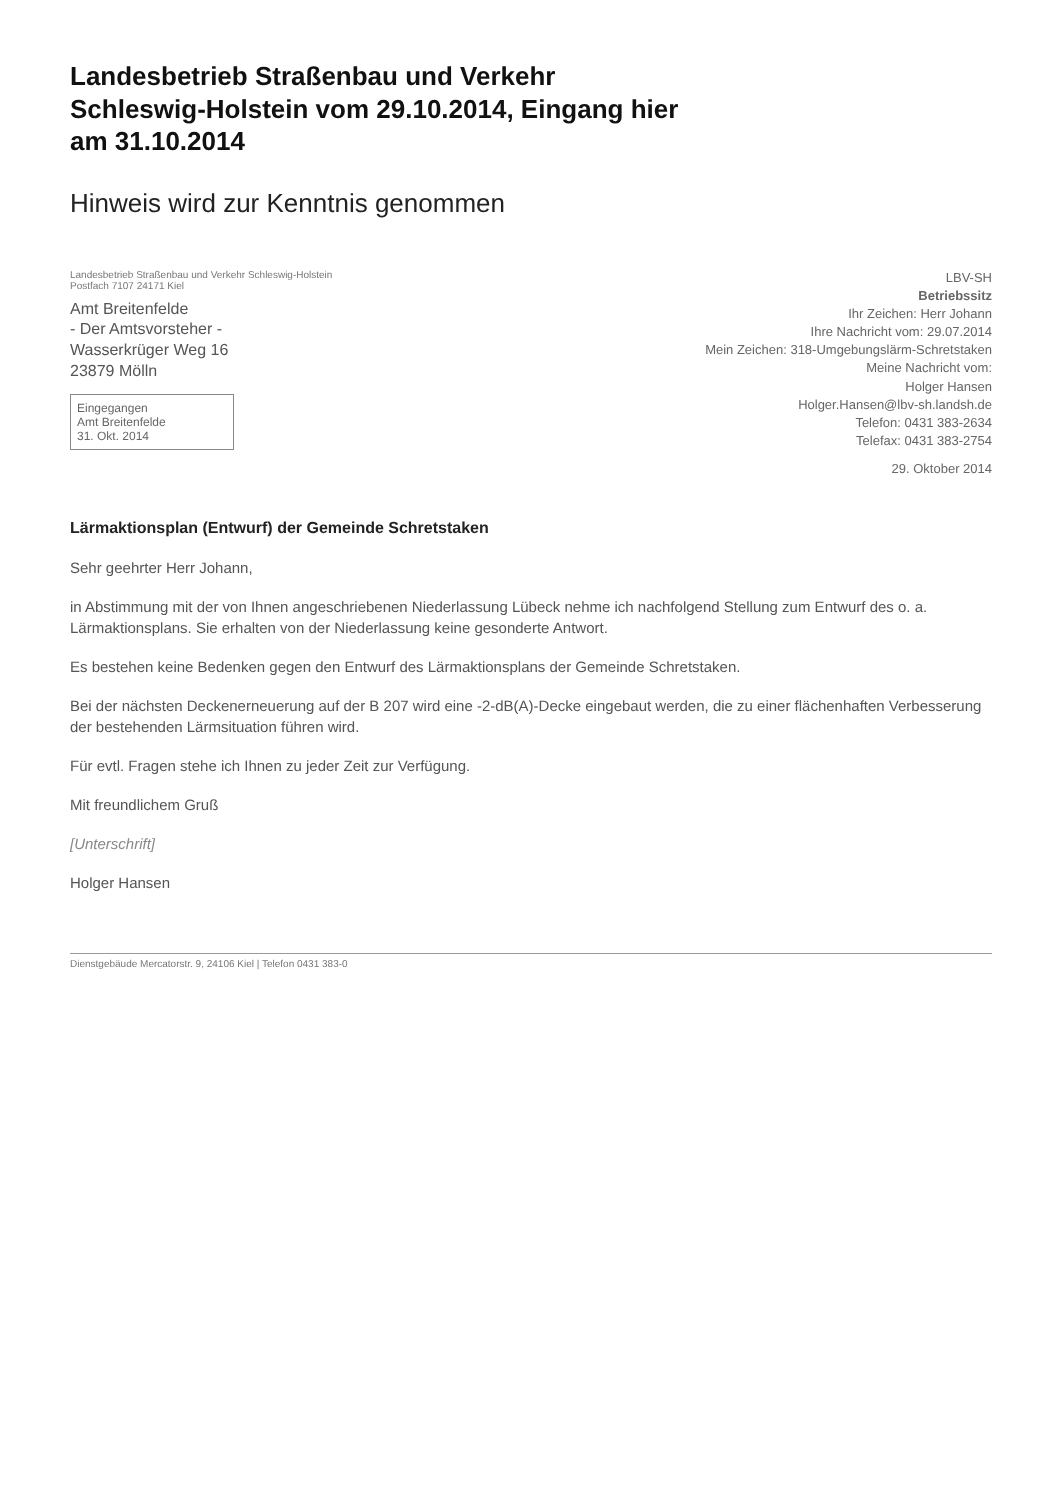Landesbetrieb Straßenbau und Verkehr
Schleswig-Holstein vom 29.10.2014, Eingang hier
am 31.10.2014
Hinweis wird zur Kenntnis genommen
Landesbetrieb Straßenbau und Verkehr Schleswig-Holstein
Postfach 7107 24171 Kiel
Amt Breitenfelde
- Der Amtsvorsteher -
Wasserkrüger Weg 16
23879 Mölln
Eingegangen
Amt Breitenfelde
31. Okt. 2014
LBV-SH
Betriebssitz
Ihr Zeichen: Herr Johann
Ihre Nachricht vom: 29.07.2014
Mein Zeichen: 318-Umgebungslärm-Schretstaken
Meine Nachricht vom:
Holger Hansen
Holger.Hansen@lbv-sh.landsh.de
Telefon: 0431 383-2634
Telefax: 0431 383-2754
29. Oktober 2014
Lärmaktionsplan (Entwurf) der Gemeinde Schretstaken
Sehr geehrter Herr Johann,
in Abstimmung mit der von Ihnen angeschriebenen Niederlassung Lübeck nehme ich nachfolgend Stellung zum Entwurf des o. a. Lärmaktionsplans. Sie erhalten von der Niederlassung keine gesonderte Antwort.
Es bestehen keine Bedenken gegen den Entwurf des Lärmaktionsplans der Gemeinde Schretstaken.
Bei der nächsten Deckenerneuerung auf der B 207 wird eine -2-dB(A)-Decke eingebaut werden, die zu einer flächenhaften Verbesserung der bestehenden Lärmsituation führen wird.
Für evtl. Fragen stehe ich Ihnen zu jeder Zeit zur Verfügung.
Mit freundlichem Gruß
[Unterschrift]
Holger Hansen
Dienstgebäude Mercatorstr. 9, 24106 Kiel | Telefon 0431 383-0